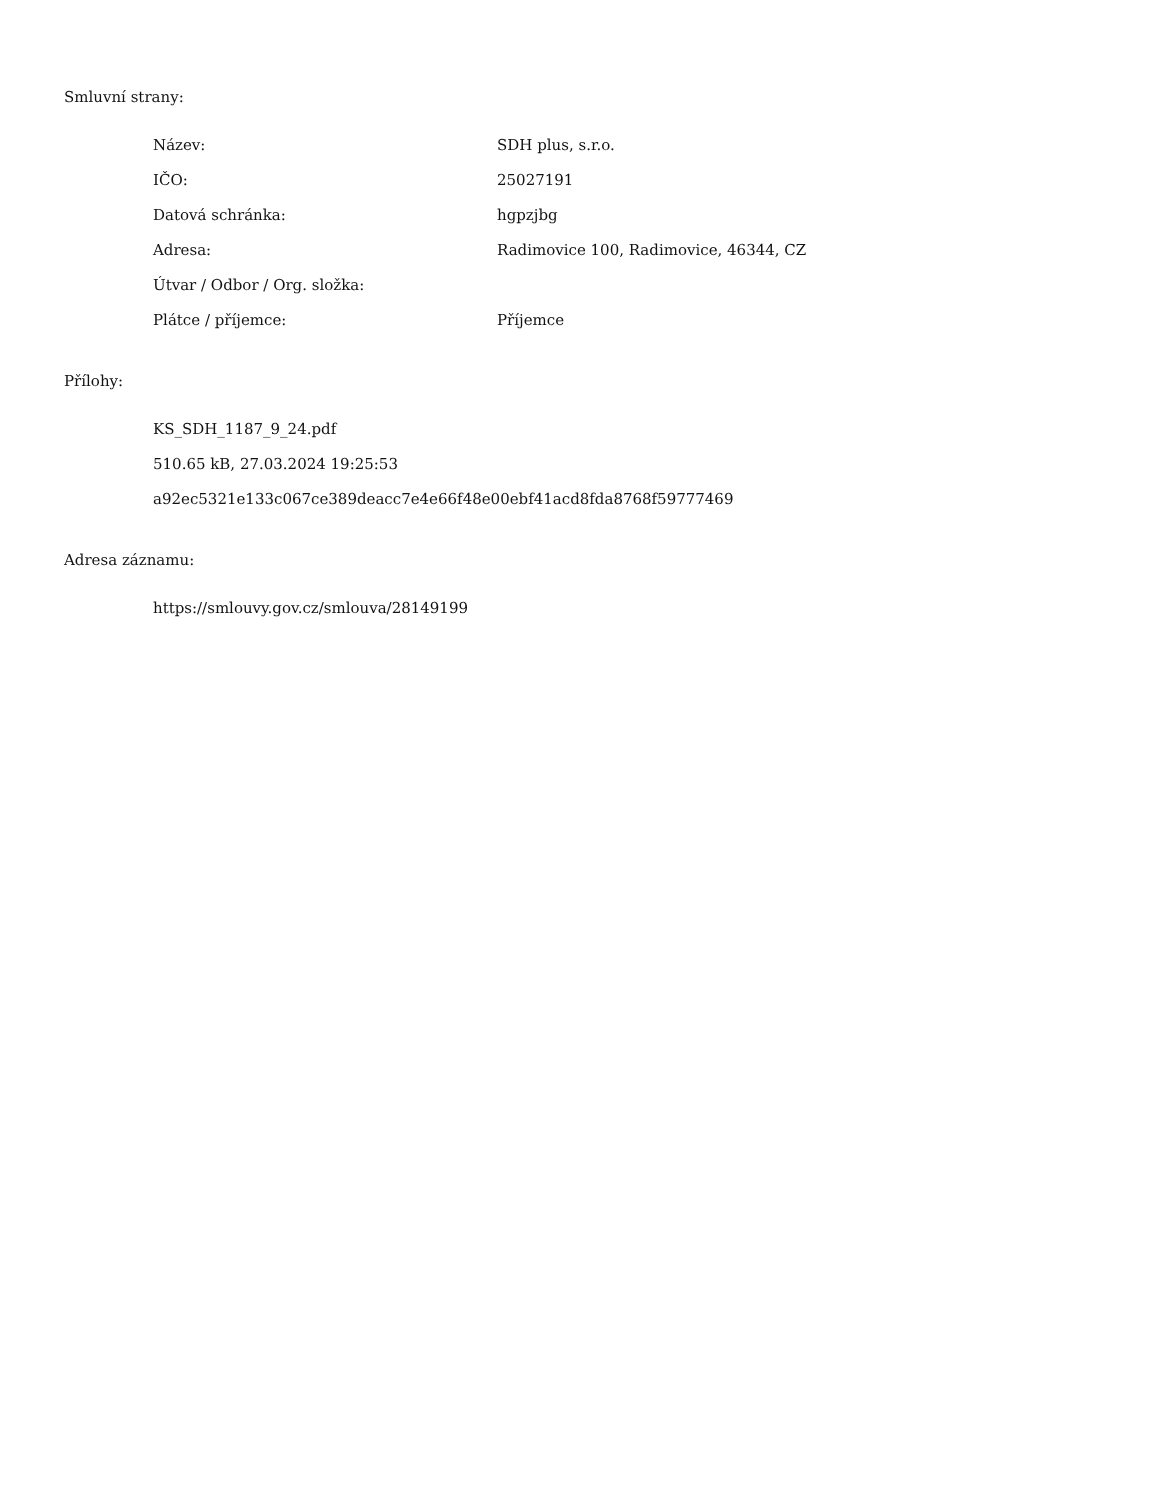Smluvní strany:
| Název: | SDH plus, s.r.o. |
| IČO: | 25027191 |
| Datová schránka: | hgpzjbg |
| Adresa: | Radimovice 100, Radimovice, 46344, CZ |
| Útvar / Odbor / Org. složka: | |
| Plátce / příjemce: | Příjemce |
Přílohy:
KS_SDH_1187_9_24.pdf
510.65 kB, 27.03.2024 19:25:53
a92ec5321e133c067ce389deacc7e4e66f48e00ebf41acd8fda8768f59777469
Adresa záznamu:
https://smlouvy.gov.cz/smlouva/28149199